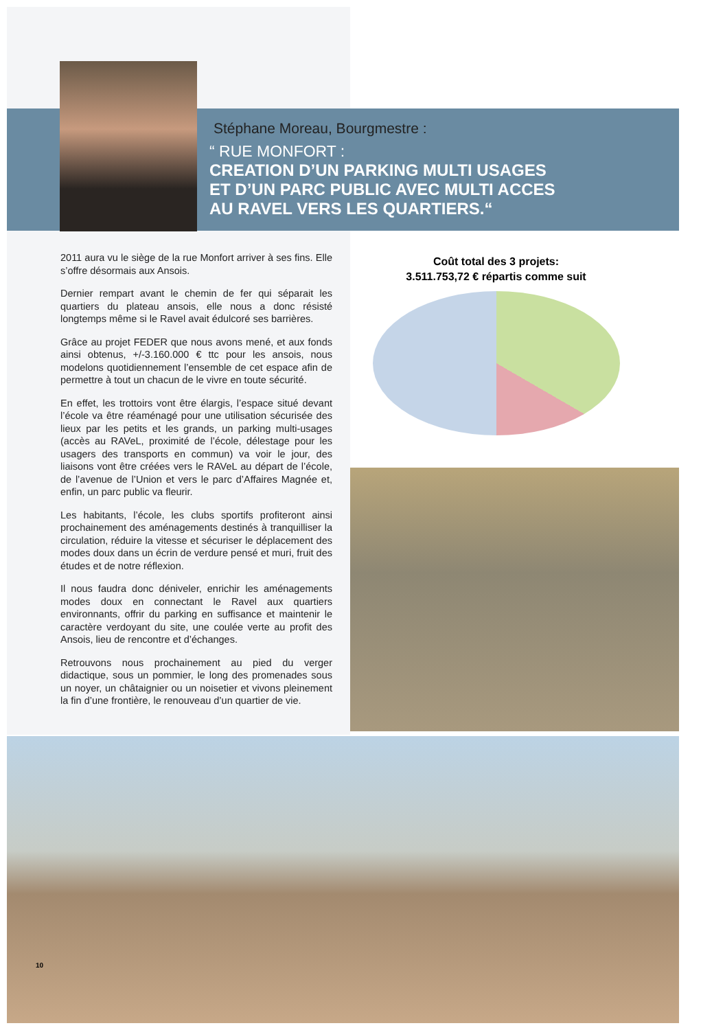Stéphane Moreau, Bourgmestre :
“ RUE MONFORT :
CREATION D’UN PARKING MULTI USAGES
ET D’UN PARC PUBLIC AVEC MULTI ACCES
AU RAVEL VERS LES QUARTIERS.“
2011 aura vu le siège de la rue Monfort arriver à ses fins. Elle s’offre désormais aux Ansois.
Dernier rempart avant le chemin de fer qui séparait les quartiers du plateau ansois, elle nous a donc résisté longtemps même si le Ravel avait édulcoré ses barrières.
Grâce au projet FEDER que nous avons mené, et aux fonds ainsi obtenus, +/-3.160.000 € ttc pour les ansois, nous modelons quotidiennement l’ensemble de cet espace afin de permettre à tout un chacun de le vivre en toute sécurité.
En effet, les trottoirs vont être élargis, l’espace situé devant l’école va être réaménagé pour une utilisation sécurisée des lieux par les petits et les grands, un parking multi-usages (accès au RAVeL, proximité de l’école, délestage pour les usagers des transports en commun) va voir le jour, des liaisons vont être créées vers le RAVeL au départ de l’école, de l’avenue de l’Union et vers le parc d’Affaires Magnée et, enfin, un parc public va fleurir.
Les habitants, l’école, les clubs sportifs profiteront ainsi prochainement des aménagements destinés à tranquilliser la circulation, réduire la vitesse et sécuriser le déplacement des modes doux dans un écrin de verdure pensé et muri, fruit des études et de notre réflexion.
Il nous faudra donc déniveler, enrichir les aménagements modes doux en connectant le Ravel aux quartiers environnants, offrir du parking en suffisance et maintenir le caractère verdoyant du site, une coulée verte au profit des Ansois, lieu de rencontre et d’échanges.
Retrouvons nous prochainement au pied du verger didactique, sous un pommier, le long des promenades sous un noyer, un châtaignier ou un noisetier et vivons pleinement la fin d’une frontière, le renouveau d’un quartier de vie.
Coût total des 3 projets:
3.511.753,72 € répartis comme suit
10